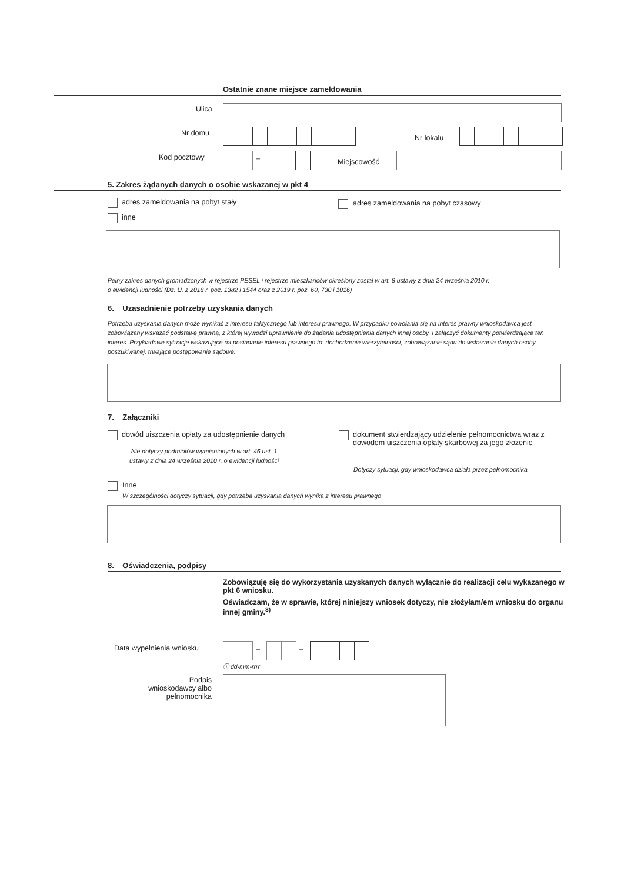Ostatnie znane miejsce zameldowania
Ulica
Nr domu
Nr lokalu
Kod pocztowy – Miejscowość
5. Zakres żądanych danych o osobie wskazanej w pkt 4
adres zameldowania na pobyt stały
adres zameldowania na pobyt czasowy
inne
Pełny zakres danych gromadzonych w rejestrze PESEL i rejestrze mieszkańców określony został w art. 8 ustawy z dnia 24 września 2010 r.
o ewidencji ludności (Dz. U. z 2018 r. poz. 1382 i 1544 oraz z 2019 r. poz. 60, 730 i 1016)
6. Uzasadnienie potrzeby uzyskania danych
Potrzeba uzyskania danych może wynikać z interesu faktycznego lub interesu prawnego. W przypadku powołania się na interes prawny wnioskodawca jest zobowiązany wskazać podstawę prawną, z której wywodzi uprawnienie do żądania udostępnienia danych innej osoby, i załączyć dokumenty potwierdzające ten interes. Przykładowe sytuacje wskazujące na posiadanie interesu prawnego to: dochodzenie wierzytelności, zobowiązanie sądu do wskazania danych osoby poszukiwanej, trwające postępowanie sądowe.
7. Załączniki
dowód uiszczenia opłaty za udostępnienie danych
Nie dotyczy podmiotów wymienionych w art. 46 ust. 1 ustawy z dnia 24 września 2010 r. o ewidencji ludności
dokument stwierdzający udzielenie pełnomocnictwa wraz z dowodem uiszczenia opłaty skarbowej za jego złożenie
Dotyczy sytuacji, gdy wnioskodawca działa przez pełnomocnika
Inne
W szczególności dotyczy sytuacji, gdy potrzeba uzyskania danych wynika z interesu prawnego
8. Oświadczenia, podpisy
Zobowiązuję się do wykorzystania uzyskanych danych wyłącznie do realizacji celu wykazanego w pkt 6 wniosku.
Oświadczam, że w sprawie, której niniejszy wniosek dotyczy, nie złożyłam/em wniosku do organu innej gminy.<sup>3)</sup>
Data wypełnienia wniosku – –
ⓘ dd-mm-rrrr
Podpis wnioskodawcy albo pełnomocnika